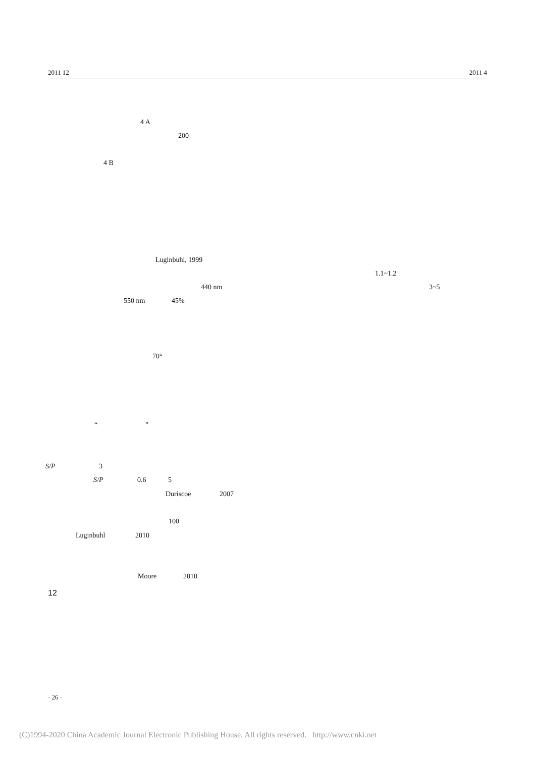2011 12 2011 4
4 A
200
4 B
Luginbuhl, 1999
440 nm
550 nm 45%
70°
“ ”
S/P 3
S/P 0.6 5
Duriscoe 2007
100
Luginbuhl 2010
Moore 2010
12
1.1~1.2
3~5
· 26 ·
(C)1994-2020 China Academic Journal Electronic Publishing House. All rights reserved. http://www.cnki.net